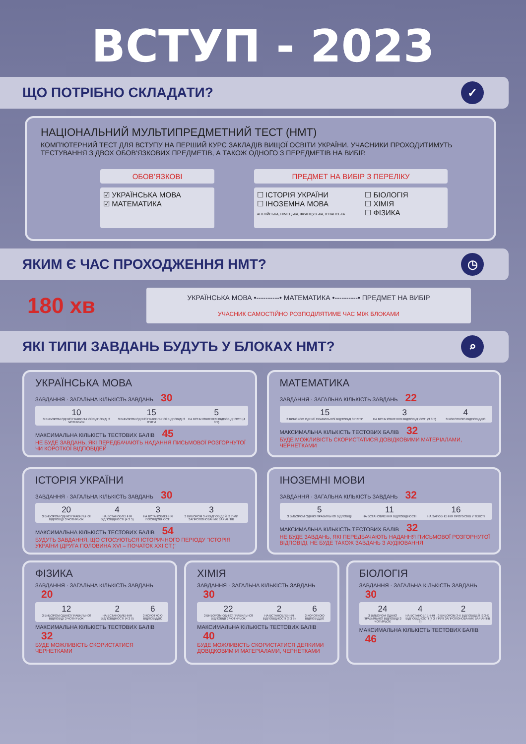ВСТУП - 2023
ЩО ПОТРІБНО СКЛАДАТИ? ✓
НАЦІОНАЛЬНИЙ МУЛЬТИПРЕДМЕТНИЙ ТЕСТ (НМТ)
КОМП'ЮТЕРНИЙ ТЕСТ ДЛЯ ВСТУПУ НА ПЕРШИЙ КУРС ЗАКЛАДІВ ВИЩОЇ ОСВІТИ УКРАЇНИ. УЧАСНИКИ ПРОХОДИТИМУТЬ ТЕСТУВАННЯ З ДВОХ ОБОВ'ЯЗКОВИХ ПРЕДМЕТІВ, А ТАКОЖ ОДНОГО З ПЕРЕДМЕТІВ НА ВИБІР.
ОБОВ’ЯЗКОВІ
☑ УКРАЇНСЬКА МОВА
☑ МАТЕМАТИКА
ПРЕДМЕТ НА ВИБІР З ПЕРЕЛІКУ
☐ ІСТОРІЯ УКРАЇНИ
☐ ІНОЗЕМНА МОВА
АНГЛІЙСЬКА, НІМЕЦЬКА, ФРАНЦУЗЬКА, ІСПАНСЬКА
☐ БІОЛОГІЯ
☐ ХІМІЯ
☐ ФІЗИКА
ЯКИМ Є ЧАС ПРОХОДЖЕННЯ НМТ? ◷
180 хв
УКРАЇНСЬКА МОВА •----------• МАТЕМАТИКА •----------• ПРЕДМЕТ НА ВИБІР
УЧАСНИК САМОСТІЙНО РОЗПОДІЛЯТИМЕ ЧАС МІЖ БЛОКАМИ
ЯКІ ТИПИ ЗАВДАНЬ БУДУТЬ У БЛОКАХ НМТ? ⌕
УКРАЇНСЬКА МОВА
ЗАВДАННЯ · ЗАГАЛЬНА КІЛЬКІСТЬ ЗАВДАНЬ 30
10
З ВИБОРОМ ОДНІЄЇ ПРАВИЛЬНОЇ ВІДПОВІДІ З ЧОТИРЬОХ
15
З ВИБОРОМ ОДНІЄЇ ПРАВИЛЬНОЇ ВІДПОВІДІ З П'ЯТИ
5
НА ВСТАНОВЛЕННЯ ВІДПОВІДНОСТІ (4 З 5)
МАКСИМАЛЬНА КІЛЬКІСТЬ ТЕСТОВИХ БАЛІВ 45
НЕ БУДЕ ЗАВДАНЬ, ЯКІ ПЕРЕДБАЧАЮТЬ НАДАННЯ ПИСЬМОВОЇ РОЗГОРНУТОЇ ЧИ КОРОТКОЇ ВІДПОВІДЕЙ
МАТЕМАТИКА
ЗАВДАННЯ · ЗАГАЛЬНА КІЛЬКІСТЬ ЗАВДАНЬ 22
15
З ВИБОРОМ ОДНІЄЇ ПРАВИЛЬНОЇ ВІДПОВІДІ З П'ЯТИ
3
НА ВСТАНОВЛЕННЯ ВІДПОВІДНОСТІ (3 З 5)
4
З КОРОТКОЮ ВІДПОВІДДЮ
МАКСИМАЛЬНА КІЛЬКІСТЬ ТЕСТОВИХ БАЛІВ 32
БУДЕ МОЖЛИВІСТЬ СКОРИСТАТИСЯ ДОВІДКОВИМИ МАТЕРІАЛАМИ, ЧЕРНЕТКАМИ
ІСТОРІЯ УКРАЇНИ
ЗАВДАННЯ · ЗАГАЛЬНА КІЛЬКІСТЬ ЗАВДАНЬ 30
20
З ВИБОРОМ ОДНІЄЇ ПРАВИЛЬНОЇ ВІДПОВІДІ З ЧОТИРЬОХ
4
НА ВСТАНОВЛЕННЯ ВІДПОВІДНОСТІ (4 З 5)
3
НА ВСТАНОВЛЕННЯ ПОСЛІДОВНОСТІ
3
З ВИБОРОМ 3-Х ВІДПОВІДЕЙ ІЗ 7-МИ ЗАПРОПОНОВАНИХ ВАРІАНТІВ
МАКСИМАЛЬНА КІЛЬКІСТЬ ТЕСТОВИХ БАЛІВ 54
БУДУТЬ ЗАВДАННЯ, ЩО СТОСУЮТЬСЯ ІСТОРИЧНОГО ПЕРІОДУ "ІСТОРІЯ УКРАЇНИ (ДРУГА ПОЛОВИНА XVI – ПОЧАТОК XXI СТ.)"
ІНОЗЕМНІ МОВИ
ЗАВДАННЯ · ЗАГАЛЬНА КІЛЬКІСТЬ ЗАВДАНЬ 32
5
З ВИБОРОМ ОДНІЄЇ ПРАВИЛЬНОЇ ВІДПОВІДІ
11
НА ВСТАНОВЛЕННЯ ВІДПОВІДНОСТІ
16
НА ЗАПОВНЕННЯ ПРОПУСКІВ У ТЕКСТІ
МАКСИМАЛЬНА КІЛЬКІСТЬ ТЕСТОВИХ БАЛІВ 32
НЕ БУДЕ ЗАВДАНЬ, ЯКІ ПЕРЕДБАЧАЮТЬ НАДАННЯ ПИСЬМОВОЇ РОЗГОРНУТОЇ ВІДПОВІДІ, НЕ БУДЕ ТАКОЖ ЗАВДАНЬ З АУДІЮВАННЯ
ФІЗИКА
ЗАВДАННЯ · ЗАГАЛЬНА КІЛЬКІСТЬ ЗАВДАНЬ 20
12
З ВИБОРОМ ОДНІЄЇ ПРАВИЛЬНОЇ ВІДПОВІДІ З ЧОТИРЬОХ
2
НА ВСТАНОВЛЕННЯ ВІДПОВІДНОСТІ (4 З 5)
6
З КОРОТКОЮ ВІДПОВІДДЮ
МАКСИМАЛЬНА КІЛЬКІСТЬ ТЕСТОВИХ БАЛІВ 32
БУДЕ МОЖЛИВІСТЬ СКОРИСТАТИСЯ ЧЕРНЕТКАМИ
ХІМІЯ
ЗАВДАННЯ · ЗАГАЛЬНА КІЛЬКІСТЬ ЗАВДАНЬ 30
22
З ВИБОРОМ ОДНІЄЇ ПРАВИЛЬНОЇ ВІДПОВІДІ З ЧОТИРЬОХ
2
НА ВСТАНОВЛЕННЯ ВІДПОВІДНОСТІ (3 З 5)
6
З КОРОТКОЮ ВІДПОВІДДЮ
МАКСИМАЛЬНА КІЛЬКІСТЬ ТЕСТОВИХ БАЛІВ 40
БУДЕ МОЖЛИВІСТЬ СКОРИСТАТИСЯ ДЕЯКИМИ ДОВІДКОВИМ И МАТЕРІАЛАМИ, ЧЕРНЕТКАМИ
БІОЛОГІЯ
ЗАВДАННЯ · ЗАГАЛЬНА КІЛЬКІСТЬ ЗАВДАНЬ 30
24
З ВИБОРОМ ОДНІЄЇ ПРАВИЛЬНОЇ ВІДПОВІДІ З ЧОТИРЬОХ
4
НА ВСТАНОВЛЕННЯ ВІДПОВІДНОСТІ (4 З 5)
2
З ВИБОРОМ 3-Х ВІДПОВІДЕЙ ІЗ 3-Х ГРУП ЗАПРОПОНОВАНИХ ВАРІАНТІВ
МАКСИМАЛЬНА КІЛЬКІСТЬ ТЕСТОВИХ БАЛІВ 46